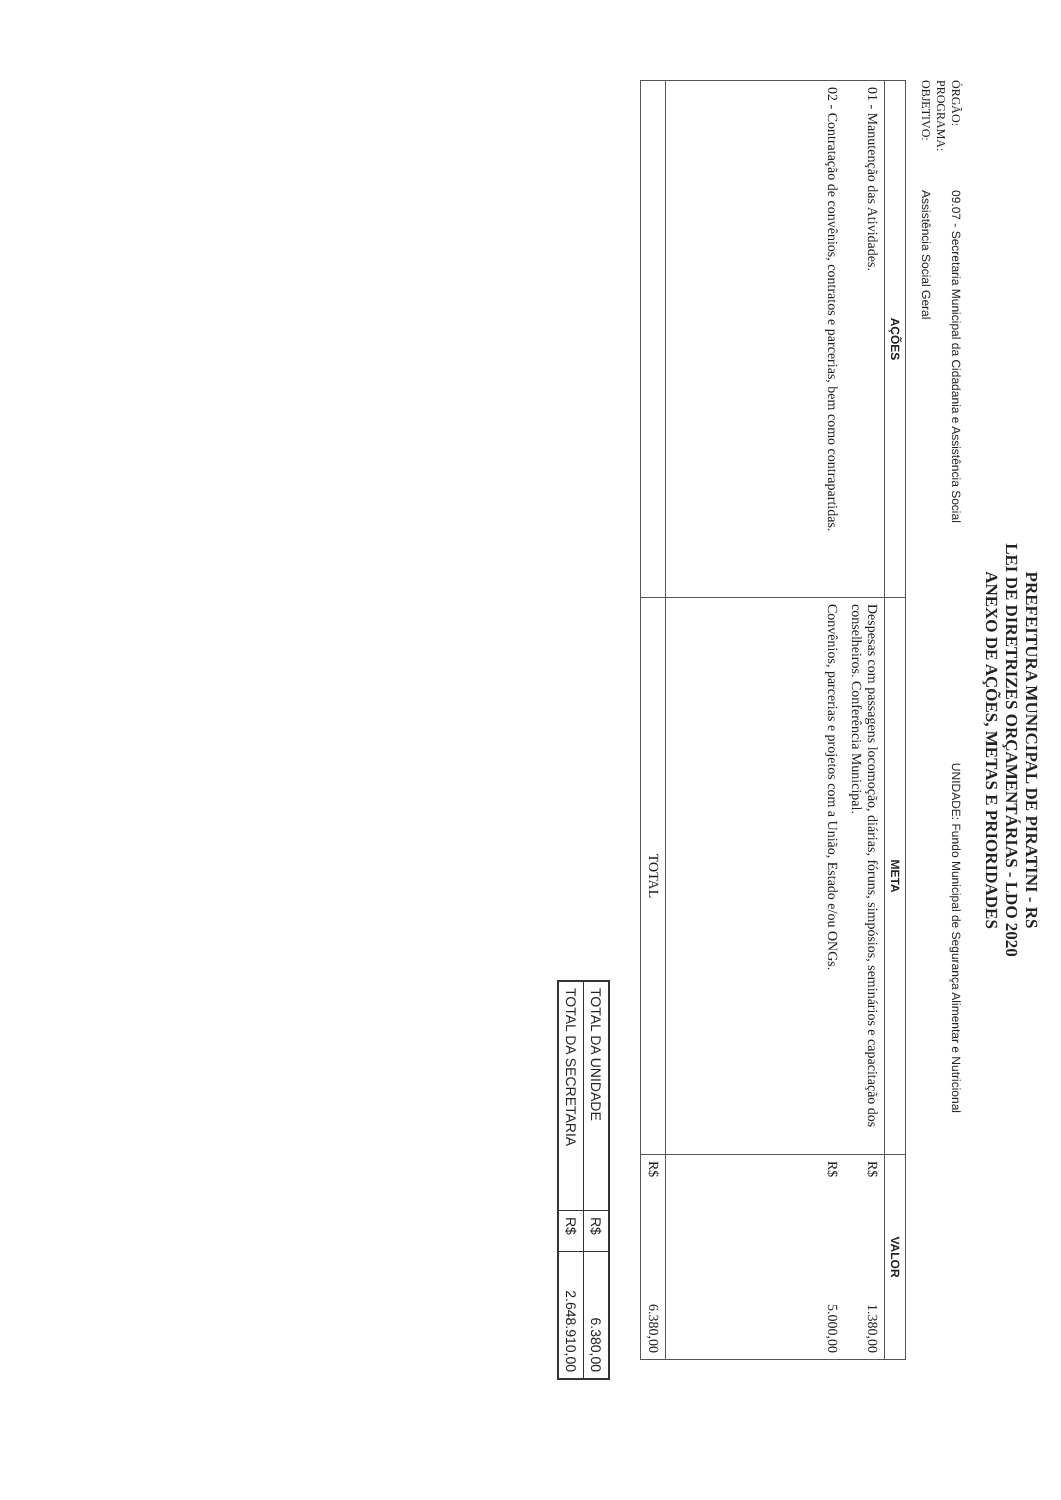PREFEITURA MUNICIPAL DE PIRATINI - RS
LEI DE DIRETRIZES ORÇAMENTÁRIAS - LDO 2020
ANEXO DE AÇÕES, METAS E PRIORIDADES
ÓRGÃO: 09.07 - Secretaria Municipal da Cidadania e Assistência Social UNIDADE: Fundo Municipal de Segurança Alimentar e Nutricional
PROGRAMA:
OBJETIVO: Assistência Social Geral
| AÇÕES | META | VALOR | |
| --- | --- | --- | --- |
| 01 - Manutenção das Atividades. | Despesas com passagens locomoção, diárias, fóruns, simpósios, seminários e capacitação dos conselheiros. Conferência Municipal. | R$ | 1.380,00 |
| 02 - Contratação de convênios, contratos e parcerias, bem como contrapartidas. | Convênios, parcerias e projetos com a União, Estado e/ou ONGs. | R$ | 5.000,00 |
| | TOTAL | R$ | 6.380,00 |
| TOTAL DA UNIDADE | R$ | 6.380,00 |
| TOTAL DA SECRETARIA | R$ | 2.648.910,00 |